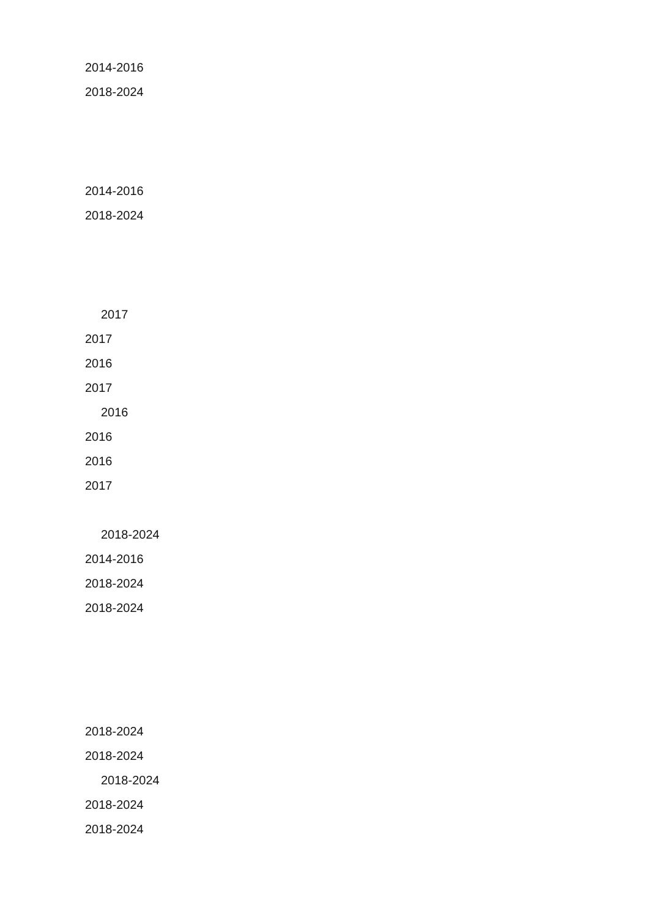2014-2016
2018-2024
2014-2016
2018-2024
2017
2017
2016
2017
2016
2016
2016
2017
2018-2024
2014-2016
2018-2024
2018-2024
2018-2024
2018-2024
2018-2024
2018-2024
2018-2024